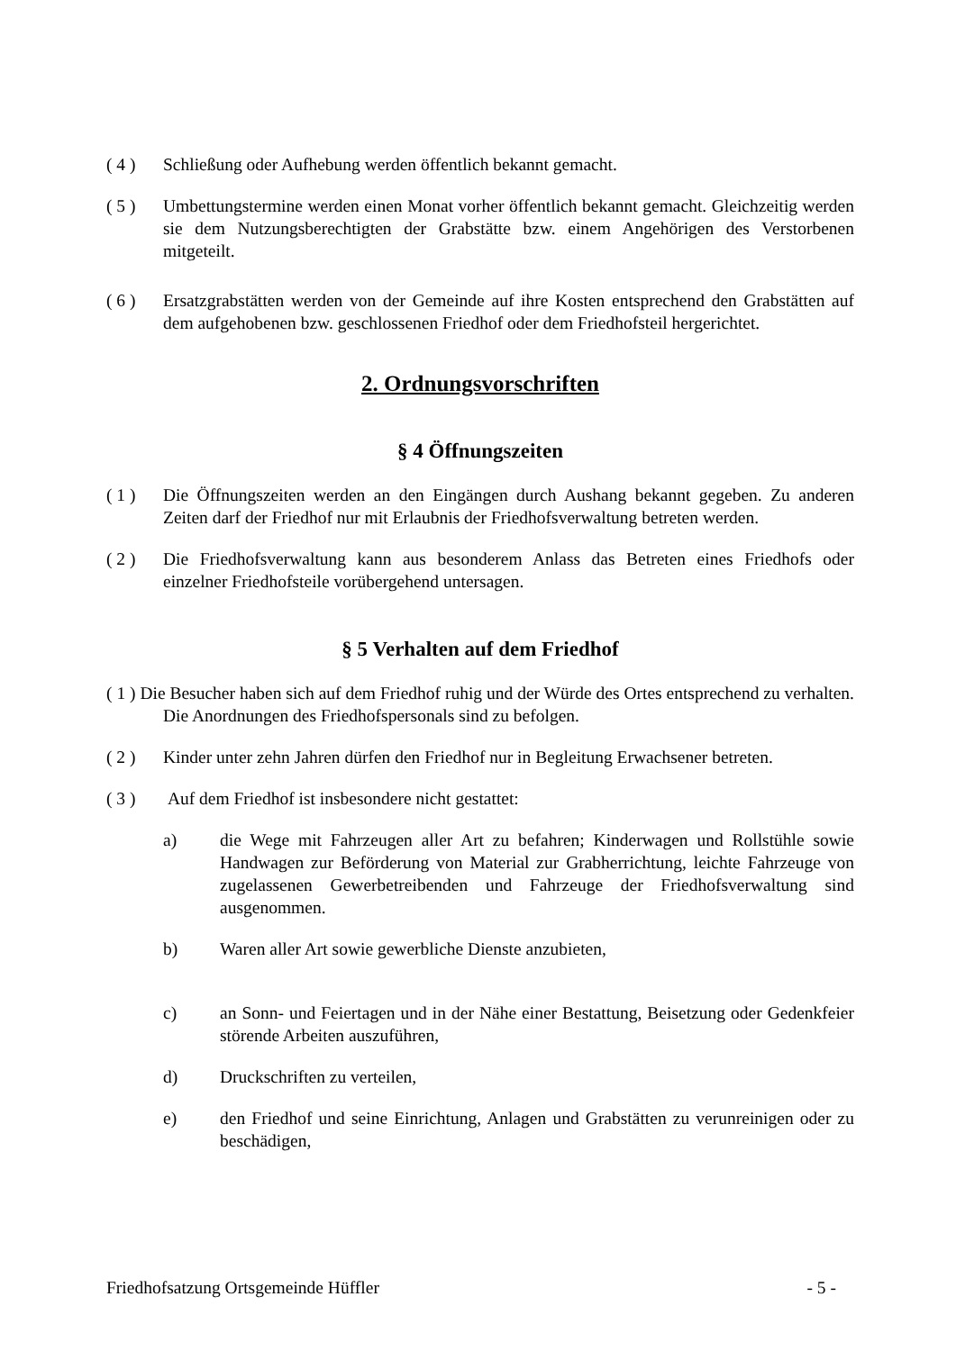( 4 ) Schließung oder Aufhebung werden öffentlich bekannt gemacht.
( 5 ) Umbettungstermine werden einen Monat vorher öffentlich bekannt gemacht. Gleichzeitig werden sie dem Nutzungsberechtigten der Grabstätte bzw. einem Angehörigen des Verstorbenen mitgeteilt.
( 6 ) Ersatzgrabstätten werden von der Gemeinde auf ihre Kosten entsprechend den Grabstätten auf dem aufgehobenen bzw. geschlossenen Friedhof oder dem Friedhofsteil hergerichtet.
2. Ordnungsvorschriften
§ 4 Öffnungszeiten
( 1 ) Die Öffnungszeiten werden an den Eingängen durch Aushang bekannt gegeben. Zu anderen Zeiten darf der Friedhof nur mit Erlaubnis der Friedhofsverwaltung betreten werden.
( 2 ) Die Friedhofsverwaltung kann aus besonderem Anlass das Betreten eines Friedhofs oder einzelner Friedhofsteile vorübergehend untersagen.
§ 5 Verhalten auf dem Friedhof
( 1 ) Die Besucher haben sich auf dem Friedhof ruhig und der Würde des Ortes entsprechend zu verhalten. Die Anordnungen des Friedhofspersonals sind zu befolgen.
( 2 ) Kinder unter zehn Jahren dürfen den Friedhof nur in Begleitung Erwachsener betreten.
( 3 ) Auf dem Friedhof ist insbesondere nicht gestattet:
a) die Wege mit Fahrzeugen aller Art zu befahren; Kinderwagen und Rollstühle sowie Handwagen zur Beförderung von Material zur Grabherrichtung, leichte Fahrzeuge von zugelassenen Gewerbetreibenden und Fahrzeuge der Friedhofsverwaltung sind ausgenommen.
b) Waren aller Art sowie gewerbliche Dienste anzubieten,
c) an Sonn- und Feiertagen und in der Nähe einer Bestattung, Beisetzung oder Gedenkfeier störende Arbeiten auszuführen,
d) Druckschriften zu verteilen,
e) den Friedhof und seine Einrichtung, Anlagen und Grabstätten zu verunreinigen oder zu beschädigen,
Friedhofsatzung Ortsgemeinde Hüffler - 5 -